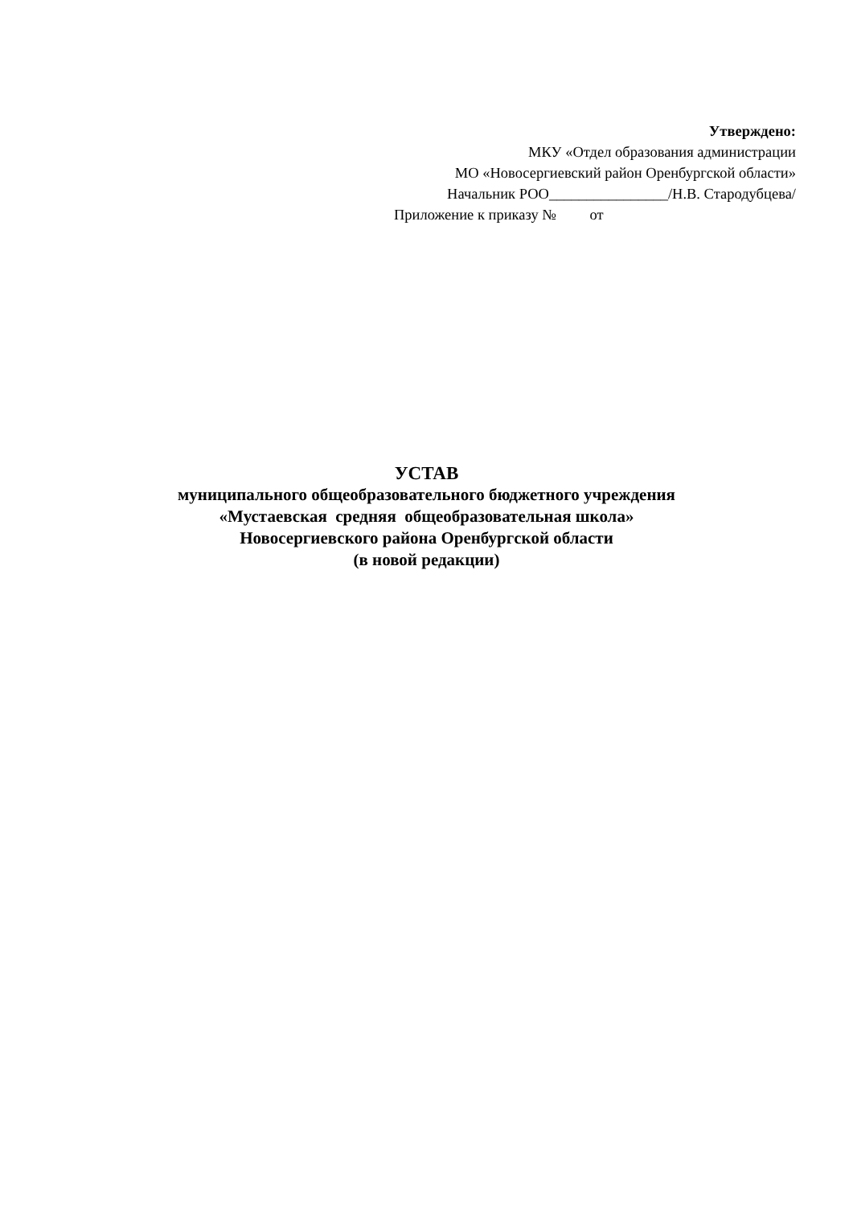Утверждено:
МКУ «Отдел образования администрации
МО «Новосергиевский район Оренбургской области»
Начальник РОО________________/Н.В. Стародубцева/
Приложение к приказу № от
УСТАВ
муниципального общеобразовательного бюджетного учреждения
«Мустаевская средняя общеобразовательная школа»
Новосергиевского района Оренбургской области
(в новой редакции)